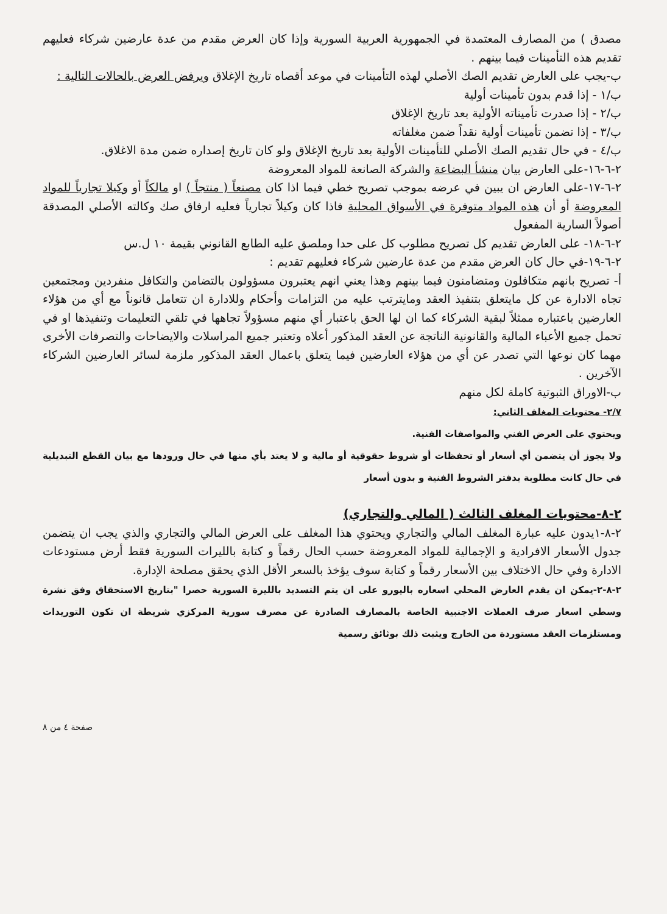مصدق ) من المصارف المعتمدة في الجمهورية العربية السورية وإذا كان العرض مقدم من عدة عارضين شركاء فعليهم تقديم هذه التأمينات فيما بينهم .
ب-يجب على العارض تقديم الصك الأصلي لهذه التأمينات في موعد أقصاه تاريخ الإغلاق ويرفض العرض بالحالات التالية :
ب/١ - إذا قدم بدون تأمينات أولية
ب/٢ - إذا صدرت تأميناته الأولية بعد تاريخ الإغلاق
ب/٣ - إذا تضمن تأمينات أولية نقداً ضمن مغلفاته
ب/٤ - في حال تقديم الصك الأصلي للتأمينات الأولية بعد تاريخ الإغلاق ولو كان تاريخ إصداره ضمن مدة الاغلاق.
٢-٦-١٦-على العارض بيان منشأ البضاعة والشركة الصانعة للمواد المعروضة
٢-٦-١٧-على العارض ان يبين في عرضه بموجب تصريح خطي فيما اذا كان مصنعاً ( منتجاً ) او مالكاً أو وكيلا تجارياً للمواد المعروضة أو أن هذه المواد متوفرة في الأسواق المحلية فاذا كان وكيلاً تجارياً فعليه ارفاق صك وكالته الأصلي المصدقة أصولاً السارية المفعول
٢-٦-١٨- على العارض تقديم كل تصريح مطلوب كل على حدا وملصق عليه الطابع القانوني بقيمة ١٠ ل.س
٢-٦-١٩-في حال كان العرض مقدم من عدة عارضين شركاء فعليهم تقديم :
أ- تصريح بانهم متكافلون ومتضامنون فيما بينهم وهذا يعني انهم يعتبرون مسؤولون بالتضامن والتكافل منفردين ومجتمعين تجاه الادارة عن كل مايتعلق بتنفيذ العقد ومايترتب عليه من التزامات وأحكام وللادارة ان تتعامل قانوناً مع أي من هؤلاء العارضين باعتباره ممثلاً لبقية الشركاء كما ان لها الحق باعتبار أي منهم مسؤولاً تجاهها في تلقي التعليمات وتنفيذها او في تحمل جميع الأعباء المالية والقانونية الناتجة عن العقد المذكور أعلاه وتعتبر جميع المراسلات والايضاحات والتصرفات الأخرى مهما كان نوعها التي تصدر عن أي من هؤلاء العارضين فيما يتعلق باعمال العقد المذكور ملزمة لسائر العارضين الشركاء الآخرين .
ب-الاوراق الثبوتية كاملة لكل منهم
٢/٧- محتويات المغلف الثاني:
ويحتوي على العرض الفني والمواصفات الفنية.
ولا يجوز أن يتضمن أي أسعار أو تحفظات أو شروط حقوقية أو مالية و لا يعتد بأي منها في حال ورودها مع بيان القطع التبديلية في حال كانت مطلوبة بدفتر الشروط الفنية و بدون أسعار
٢-٨-محتويات المغلف الثالث ( المالي والتجاري)
٢-٨-١يدون عليه عبارة المغلف المالي والتجاري ويحتوي هذا المغلف على العرض المالي والتجاري والذي يجب ان يتضمن جدول الأسعار الافرادية و الإجمالية للمواد المعروضة حسب الحال رقماً و كتابة بالليرات السورية فقط أرض مستودعات الادارة وفي حال الاختلاف بين الأسعار رقماً و كتابة سوف يؤخذ بالسعر الأقل الذي يحقق مصلحة الإدارة.
٢-٨-٢-يمكن ان يقدم العارض المحلي اسعاره باليورو على ان يتم التسديد بالليرة السورية حصرا "بتاريخ الاستحقاق وفق نشرة وسطي اسعار صرف العملات الاجنبية الخاصة بالمصارف الصادرة عن مصرف سورية المركزي شريطة ان تكون التوريدات ومستلزمات العقد مستوردة من الخارج ويثبت ذلك بوثائق رسمية
صفحة ٤ من ٨